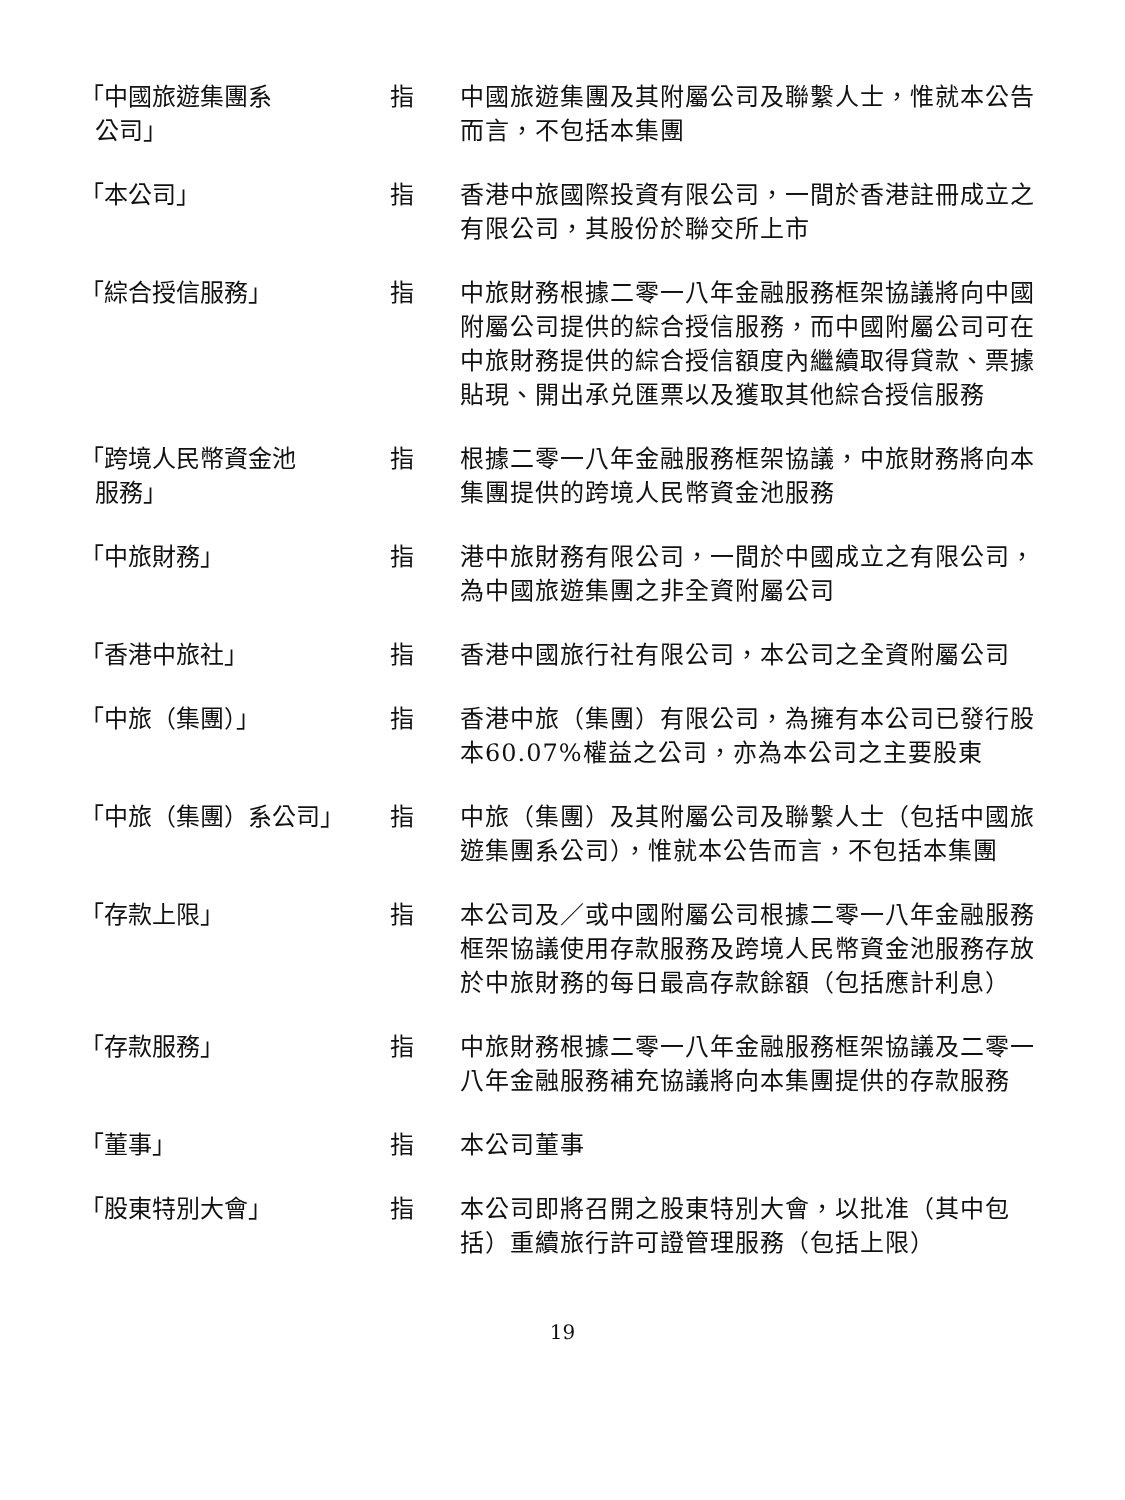| 「中國旅遊集團系 公司」 | 指 | 中國旅遊集團及其附屬公司及聯繫人士，惟就本公告而言，不包括本集團 |
| 「本公司」 | 指 | 香港中旅國際投資有限公司，一間於香港註冊成立之有限公司，其股份於聯交所上市 |
| 「綜合授信服務」 | 指 | 中旅財務根據二零一八年金融服務框架協議將向中國附屬公司提供的綜合授信服務，而中國附屬公司可在中旅財務提供的綜合授信額度內繼續取得貸款、票據貼現、開出承兑匯票以及獲取其他綜合授信服務 |
| 「跨境人民幣資金池 服務」 | 指 | 根據二零一八年金融服務框架協議，中旅財務將向本集團提供的跨境人民幣資金池服務 |
| 「中旅財務」 | 指 | 港中旅財務有限公司，一間於中國成立之有限公司，為中國旅遊集團之非全資附屬公司 |
| 「香港中旅社」 | 指 | 香港中國旅行社有限公司，本公司之全資附屬公司 |
| 「中旅（集團）」 | 指 | 香港中旅（集團）有限公司，為擁有本公司已發行股本60.07%權益之公司，亦為本公司之主要股東 |
| 「中旅（集團）系公司」 | 指 | 中旅（集團）及其附屬公司及聯繫人士（包括中國旅遊集團系公司），惟就本公告而言，不包括本集團 |
| 「存款上限」 | 指 | 本公司及／或中國附屬公司根據二零一八年金融服務框架協議使用存款服務及跨境人民幣資金池服務存放於中旅財務的每日最高存款餘額（包括應計利息） |
| 「存款服務」 | 指 | 中旅財務根據二零一八年金融服務框架協議及二零一八年金融服務補充協議將向本集團提供的存款服務 |
| 「董事」 | 指 | 本公司董事 |
| 「股東特別大會」 | 指 | 本公司即將召開之股東特別大會，以批准（其中包括）重續旅行許可證管理服務（包括上限） |
19